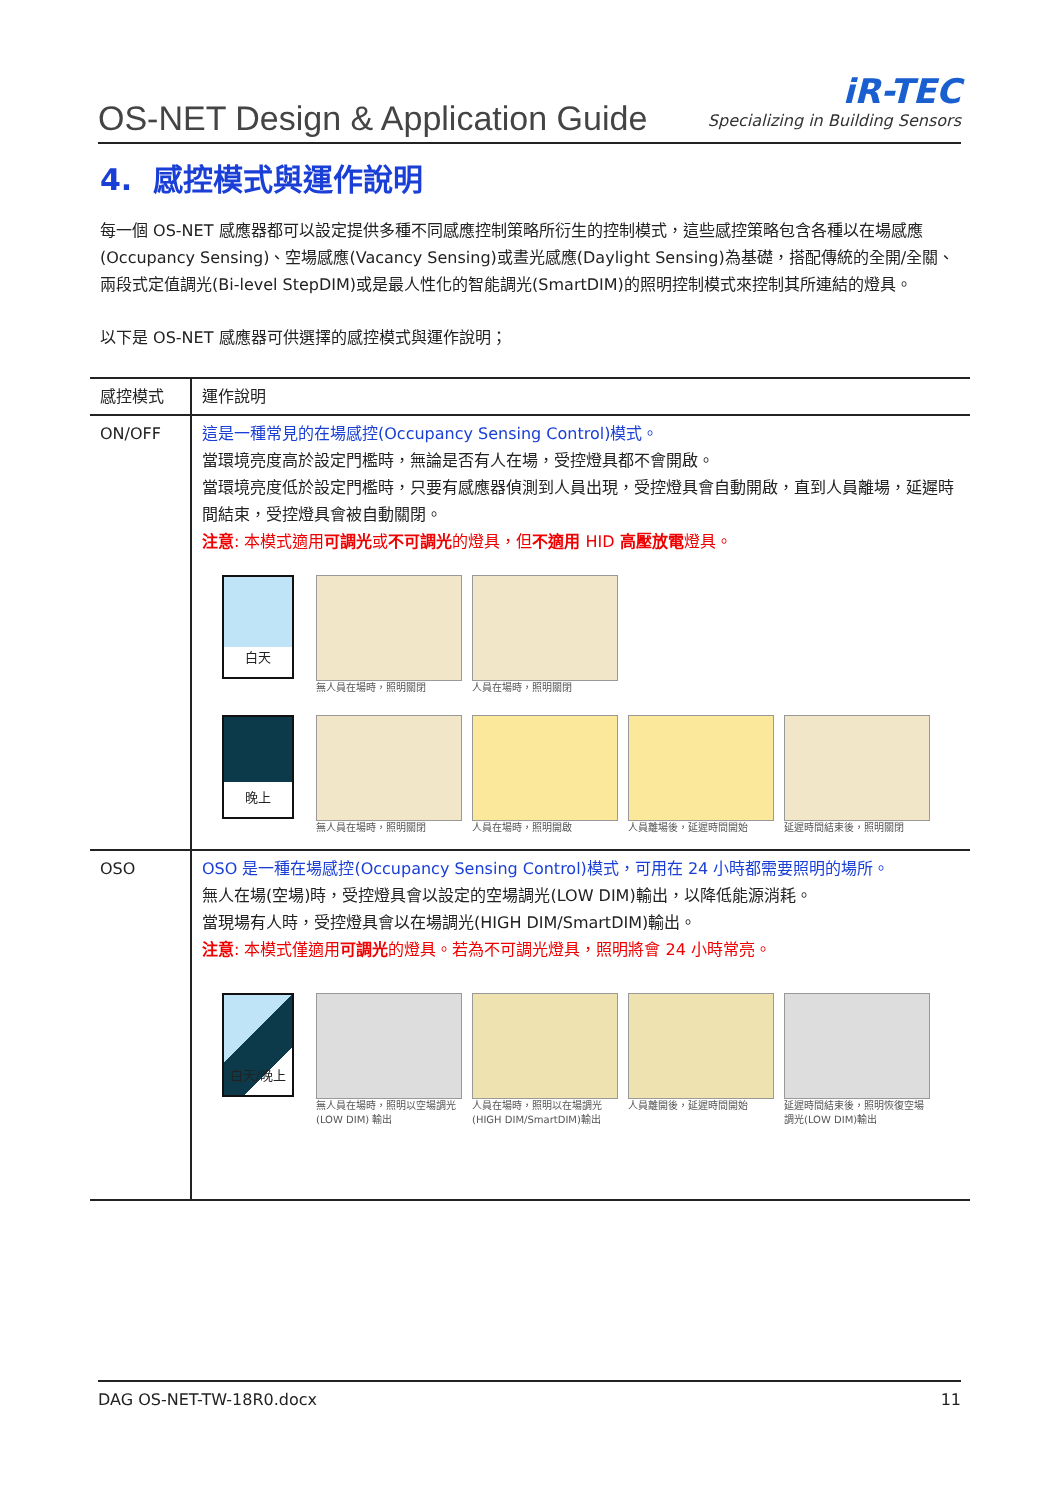OS-NET Design & Application Guide
iR-TEC
Specializing in Building Sensors
4. 感控模式與運作說明
每一個 OS-NET 感應器都可以設定提供多種不同感應控制策略所衍生的控制模式，這些感控策略包含各種以在場感應(Occupancy Sensing)、空場感應(Vacancy Sensing)或晝光感應(Daylight Sensing)為基礎，搭配傳統的全開/全關、兩段式定值調光(Bi-level StepDIM)或是最人性化的智能調光(SmartDIM)的照明控制模式來控制其所連結的燈具。
以下是 OS-NET 感應器可供選擇的感控模式與運作說明；
| 感控模式 | 運作說明 |
| --- | --- |
| ON/OFF | 這是一種常見的在場感控(Occupancy Sensing Control)模式。 當環境亮度高於設定門檻時，無論是否有人在場，受控燈具都不會開啟。 當環境亮度低於設定門檻時，只要有感應器偵測到人員出現，受控燈具會自動開啟，直到人員離場，延遲時間結束，受控燈具會被自動關閉。 注意 : 本模式適用 可調光 或 不可調光 的燈具，但 不適用 HID 高壓放電 燈具。 白天 無人員在場時，照明關閉 人員在場時，照明關閉 晚上 無人員在場時，照明關閉 人員在場時，照明開啟 人員離場後，延遲時間開始 延遲時間結束後，照明關閉 |
| OSO | OSO 是一種在場感控(Occupancy Sensing Control)模式，可用在 24 小時都需要照明的場所。 無人在場(空場)時，受控燈具會以設定的空場調光(LOW DIM)輸出，以降低能源消耗。 當現場有人時，受控燈具會以在場調光(HIGH DIM/SmartDIM)輸出。 注意 : 本模式僅適用 可調光 的燈具。若為不可調光燈具，照明將會 24 小時常亮。 白天/晚上 無人員在場時，照明以空場調光(LOW DIM) 輸出 人員在場時，照明以在場調光(HIGH DIM/SmartDIM)輸出 人員離開後，延遲時間開始 延遲時間結束後，照明恢復空場調光(LOW DIM)輸出 |
DAG OS-NET-TW-18R0.docx 11